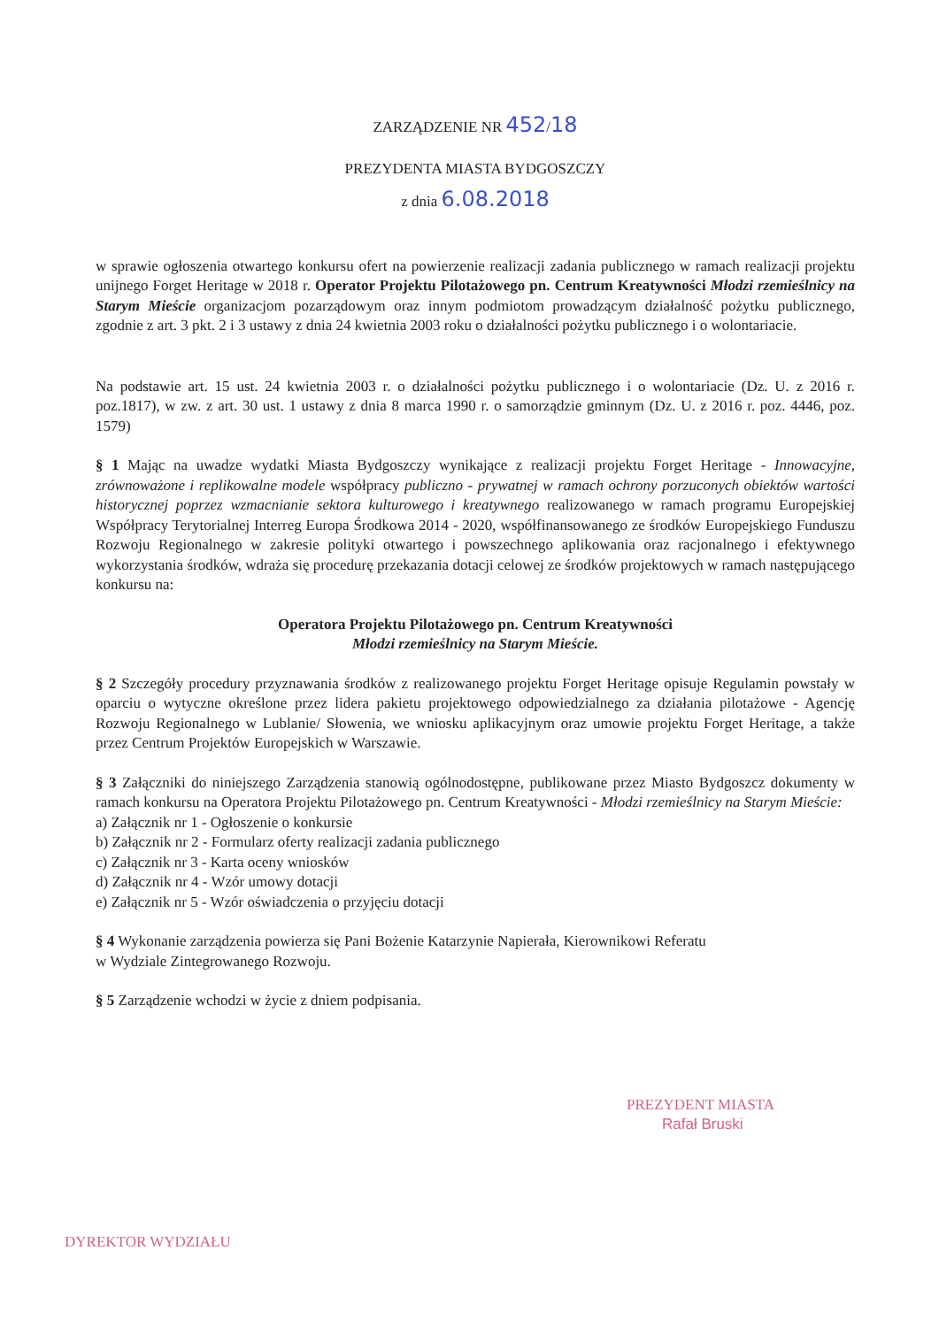ZARZĄDZENIE NR 452/18
PREZYDENTA MIASTA BYDGOSZCZY
z dnia 6.08.2018
w sprawie ogłoszenia otwartego konkursu ofert na powierzenie realizacji zadania publicznego w ramach realizacji projektu unijnego Forget Heritage w 2018 r. Operator Projektu Pilotażowego pn. Centrum Kreatywności Młodzi rzemieślnicy na Starym Mieście organizacjom pozarządowym oraz innym podmiotom prowadzącym działalność pożytku publicznego, zgodnie z art. 3 pkt. 2 i 3 ustawy z dnia 24 kwietnia 2003 roku o działalności pożytku publicznego i o wolontariacie.
Na podstawie art. 15 ust. 24 kwietnia 2003 r. o działalności pożytku publicznego i o wolontariacie (Dz. U. z 2016 r. poz.1817), w zw. z art. 30 ust. 1 ustawy z dnia 8 marca 1990 r. o samorządzie gminnym (Dz. U. z 2016 r. poz. 4446, poz. 1579)
§ 1 Mając na uwadze wydatki Miasta Bydgoszczy wynikające z realizacji projektu Forget Heritage - Innowacyjne, zrównoważone i replikowalne modele współpracy publiczno - prywatnej w ramach ochrony porzuconych obiektów wartości historycznej poprzez wzmacnianie sektora kulturowego i kreatywnego realizowanego w ramach programu Europejskiej Współpracy Terytorialnej Interreg Europa Środkowa 2014 - 2020, współfinansowanego ze środków Europejskiego Funduszu Rozwoju Regionalnego w zakresie polityki otwartego i powszechnego aplikowania oraz racjonalnego i efektywnego wykorzystania środków, wdraża się procedurę przekazania dotacji celowej ze środków projektowych w ramach następującego konkursu na:
Operatora Projektu Pilotażowego pn. Centrum Kreatywności
Młodzi rzemieślnicy na Starym Mieście.
§ 2 Szczegóły procedury przyznawania środków z realizowanego projektu Forget Heritage opisuje Regulamin powstały w oparciu o wytyczne określone przez lidera pakietu projektowego odpowiedzialnego za działania pilotażowe - Agencję Rozwoju Regionalnego w Lublanie/ Słowenia, we wniosku aplikacyjnym oraz umowie projektu Forget Heritage, a także przez Centrum Projektów Europejskich w Warszawie.
§ 3 Załączniki do niniejszego Zarządzenia stanowią ogólnodostępne, publikowane przez Miasto Bydgoszcz dokumenty w ramach konkursu na Operatora Projektu Pilotażowego pn. Centrum Kreatywności - Młodzi rzemieślnicy na Starym Mieście:
a) Załącznik nr 1 - Ogłoszenie o konkursie
b) Załącznik nr 2 - Formularz oferty realizacji zadania publicznego
c) Załącznik nr 3 - Karta oceny wniosków
d) Załącznik nr 4 - Wzór umowy dotacji
e) Załącznik nr 5 - Wzór oświadczenia o przyjęciu dotacji
§ 4 Wykonanie zarządzenia powierza się Pani Bożenie Katarzynie Napierała, Kierownikowi Referatu
w Wydziale Zintegrowanego Rozwoju.
§ 5 Zarządzenie wchodzi w życie z dniem podpisania.
PREZYDENT MIASTA
Rafał Bruski
DYREKTOR WYDZIAŁU